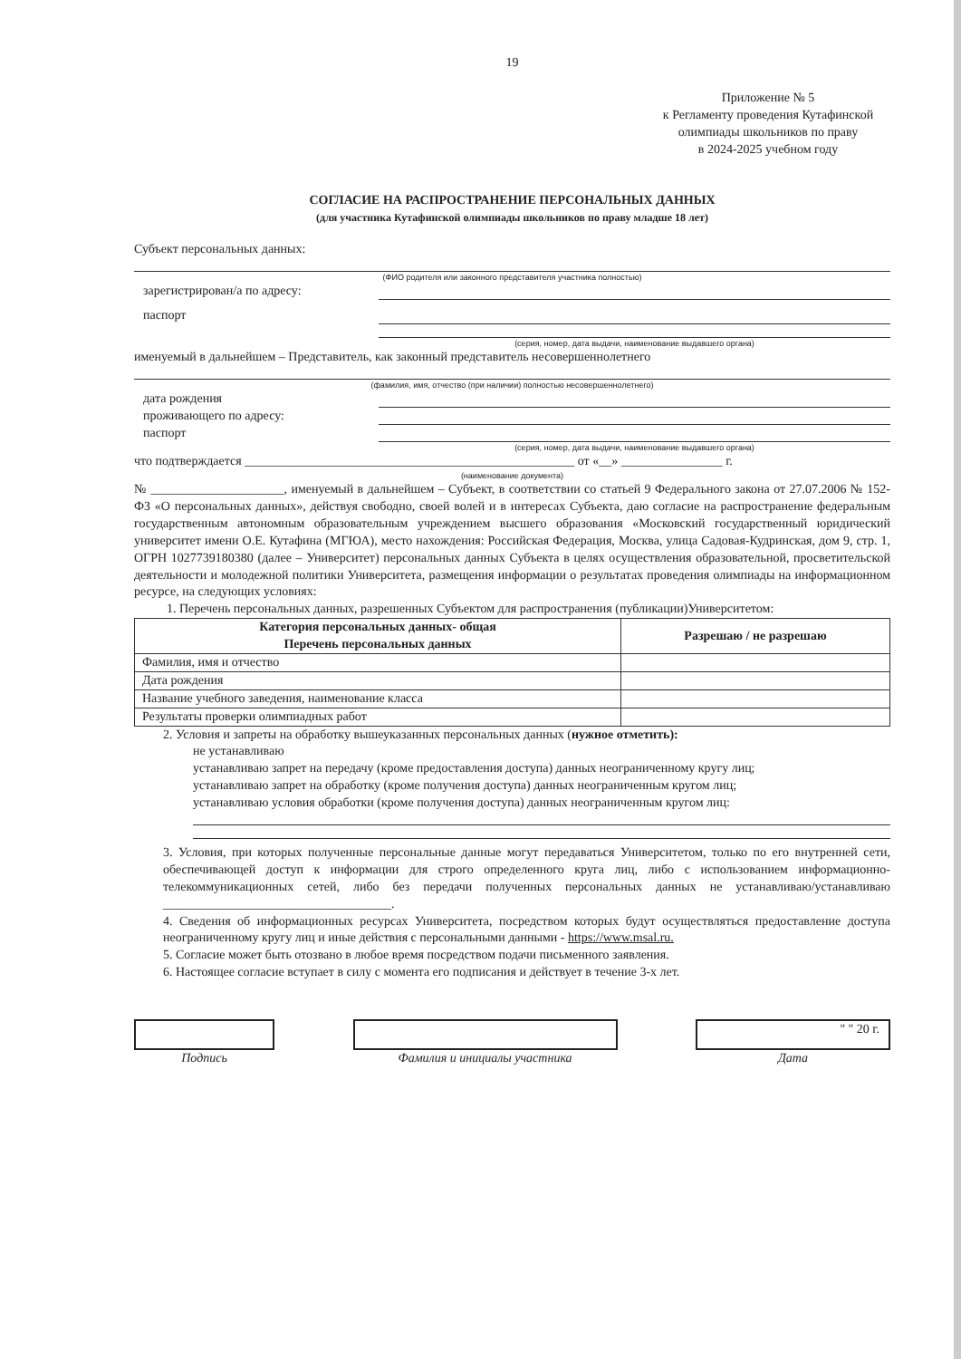19
Приложение № 5
к Регламенту проведения Кутафинской олимпиады школьников по праву
в 2024-2025 учебном году
СОГЛАСИЕ НА РАСПРОСТРАНЕНИЕ ПЕРСОНАЛЬНЫХ ДАННЫХ
(для участника Кутафинской олимпиады школьников по праву младше 18 лет)
Субъект персональных данных:
(ФИО родителя или законного представителя участника полностью)
зарегистрирован/а по адресу:
паспорт
(серия, номер, дата выдачи, наименование выдавшего органа)
именуемый в дальнейшем – Представитель, как законный представитель несовершеннолетнего
(фамилия, имя, отчество (при наличии) полностью несовершеннолетнего)
дата рождения
проживающего по адресу:
паспорт
(серия, номер, дата выдачи, наименование выдавшего органа)
что подтверждается ____________________________________________________ от «__» ________________ г.
(наименование документа)
№ _____________________, именуемый в дальнейшем – Субъект, в соответствии со статьей 9 Федерального закона от 27.07.2006 № 152-ФЗ «О персональных данных», действуя свободно, своей волей и в интересах Субъекта, даю согласие на распространение федеральным государственным автономным образовательным учреждением высшего образования «Московский государственный юридический университет имени О.Е. Кутафина (МГЮА), место нахождения: Российская Федерация, Москва, улица Садовая-Кудринская, дом 9, стр. 1, ОГРН 1027739180380 (далее – Университет) персональных данных Субъекта в целях осуществления образовательной, просветительской деятельности и молодежной политики Университета, размещения информации о результатах проведения олимпиады на информационном ресурсе, на следующих условиях:
1. Перечень персональных данных, разрешенных Субъектом для распространения (публикации)Университетом:
| Категория персональных данных- общая Перечень персональных данных | Разрешаю / не разрешаю |
| --- | --- |
| Фамилия, имя и отчество | |
| Дата рождения | |
| Название учебного заведения, наименование класса | |
| Результаты проверки олимпиадных работ | |
2. Условия и запреты на обработку вышеуказанных персональных данных (нужное отметить):
не устанавливаю
устанавливаю запрет на передачу (кроме предоставления доступа) данных неограниченному кругу лиц;
устанавливаю запрет на обработку (кроме получения доступа) данных неограниченным кругом лиц;
устанавливаю условия обработки (кроме получения доступа) данных неограниченным кругом лиц:
3. Условия, при которых полученные персональные данные могут передаваться Университетом, только по его внутренней сети, обеспечивающей доступ к информации для строго определенного круга лиц, либо с использованием информационно-телекоммуникационных сетей, либо без передачи полученных персональных данных не устанавливаю/устанавливаю ____________________________________.
4. Сведения об информационных ресурсах Университета, посредством которых будут осуществляться предоставление доступа неограниченному кругу лиц и иные действия с персональными данными - https://www.msal.ru.
5. Согласие может быть отозвано в любое время посредством подачи письменного заявления.
6. Настоящее согласие вступает в силу с момента его подписания и действует в течение 3-х лет.
Подпись Фамилия и инициалы участника
" " 20 г.
Дата